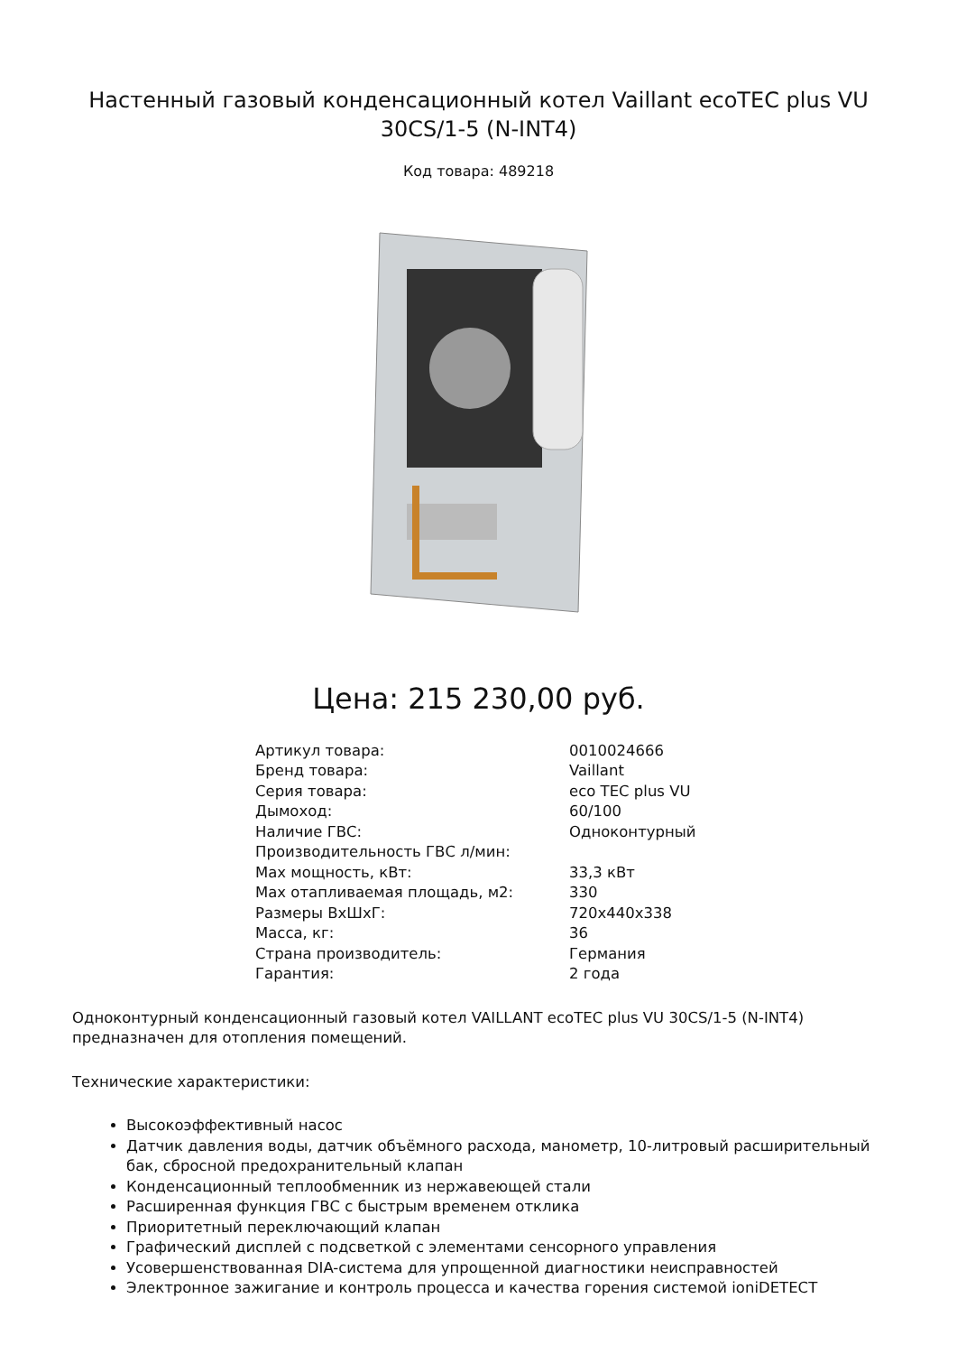Настенный газовый конденсационный котел Vaillant ecoTEC plus VU 30CS/1-5 (N-INT4)
Код товара: 489218
Цена: 215 230,00 руб.
| Артикул товара: | 0010024666 |
| Бренд товара: | Vaillant |
| Серия товара: | eco TEC plus VU |
| Дымоход: | 60/100 |
| Наличие ГВС: | Одноконтурный |
| Производительность ГВС л/мин: | |
| Max мощность, кВт: | 33,3 кВт |
| Max отапливаемая площадь, м2: | 330 |
| Размеры ВхШхГ: | 720x440x338 |
| Масса, кг: | 36 |
| Страна производитель: | Германия |
| Гарантия: | 2 года |
Одноконтурный конденсационный газовый котел VAILLANT ecoTEC plus VU 30CS/1-5 (N-INT4) предназначен для отопления помещений.
Технические характеристики:
Высокоэффективный насос
Датчик давления воды, датчик объёмного расхода, манометр, 10-литровый расширительный бак, сбросной предохранительный клапан
Конденсационный теплообменник из нержавеющей стали
Расширенная функция ГВС с быстрым временем отклика
Приоритетный переключающий клапан
Графический дисплей с подсветкой с элементами сенсорного управления
Усовершенствованная DIA-система для упрощенной диагностики неисправностей
Электронное зажигание и контроль процесса и качества горения системой ioniDETECT